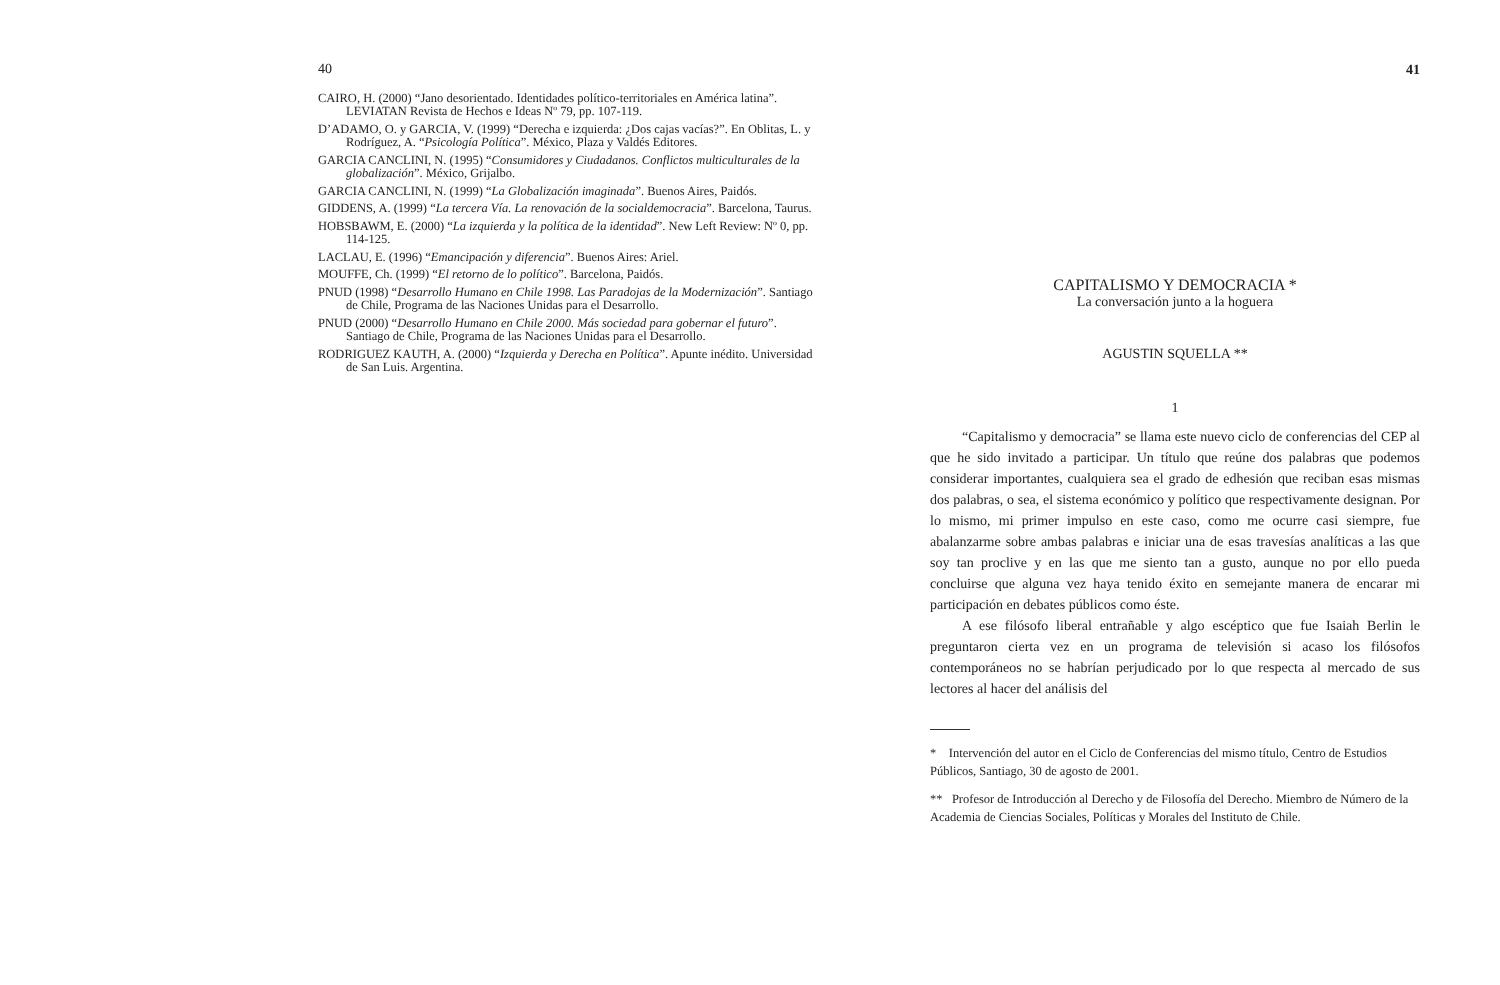40
CAIRO, H. (2000) “Jano desorientado. Identidades político-territoriales en América latina”. LEVIATAN Revista de Hechos e Ideas Nº 79, pp. 107-119.
D’ADAMO, O. y GARCIA, V. (1999) “Derecha e izquierda: ¿Dos cajas vacías?”. En Oblitas, L. y Rodríguez, A. “Psicología Política”. México, Plaza y Valdés Editores.
GARCIA CANCLINI, N. (1995) “Consumidores y Ciudadanos. Conflictos multiculturales de la globalización”. México, Grijalbo.
GARCIA CANCLINI, N. (1999) “La Globalización imaginada”. Buenos Aires, Paidós.
GIDDENS, A. (1999) “La tercera Vía. La renovación de la socialdemocracia”. Barcelona, Taurus.
HOBSBAWM, E. (2000) “La izquierda y la política de la identidad”. New Left Review: Nº 0, pp. 114-125.
LACLAU, E. (1996) “Emancipación y diferencia”. Buenos Aires: Ariel.
MOUFFE, Ch. (1999) “El retorno de lo político”. Barcelona, Paidós.
PNUD (1998) “Desarrollo Humano en Chile 1998. Las Paradojas de la Modernización”. Santiago de Chile, Programa de las Naciones Unidas para el Desarrollo.
PNUD (2000) “Desarrollo Humano en Chile 2000. Más sociedad para gobernar el futuro”. Santiago de Chile, Programa de las Naciones Unidas para el Desarrollo.
RODRIGUEZ KAUTH, A. (2000) “Izquierda y Derecha en Política”. Apunte inédito. Universidad de San Luis. Argentina.
41
CAPITALISMO Y DEMOCRACIA *
La conversación junto a la hoguera
AGUSTIN SQUELLA **
1
“Capitalismo y democracia” se llama este nuevo ciclo de conferencias del CEP al que he sido invitado a participar. Un título que reúne dos palabras que podemos considerar importantes, cualquiera sea el grado de edhesión que reciban esas mismas dos palabras, o sea, el sistema económico y político que respectivamente designan. Por lo mismo, mi primer impulso en este caso, como me ocurre casi siempre, fue abalanzarme sobre ambas palabras e iniciar una de esas travesías analíticas a las que soy tan proclive y en las que me siento tan a gusto, aunque no por ello pueda concluirse que alguna vez haya tenido éxito en semejante manera de encarar mi participación en debates públicos como éste.
A ese filósofo liberal entrañable y algo escéptico que fue Isaiah Berlin le preguntaron cierta vez en un programa de televisión si acaso los filósofos contemporáneos no se habrían perjudicado por lo que respecta al mercado de sus lectores al hacer del análisis del
* Intervención del autor en el Ciclo de Conferencias del mismo título, Centro de Estudios Públicos, Santiago, 30 de agosto de 2001.
** Profesor de Introducción al Derecho y de Filosofía del Derecho. Miembro de Número de la Academia de Ciencias Sociales, Políticas y Morales del Instituto de Chile.